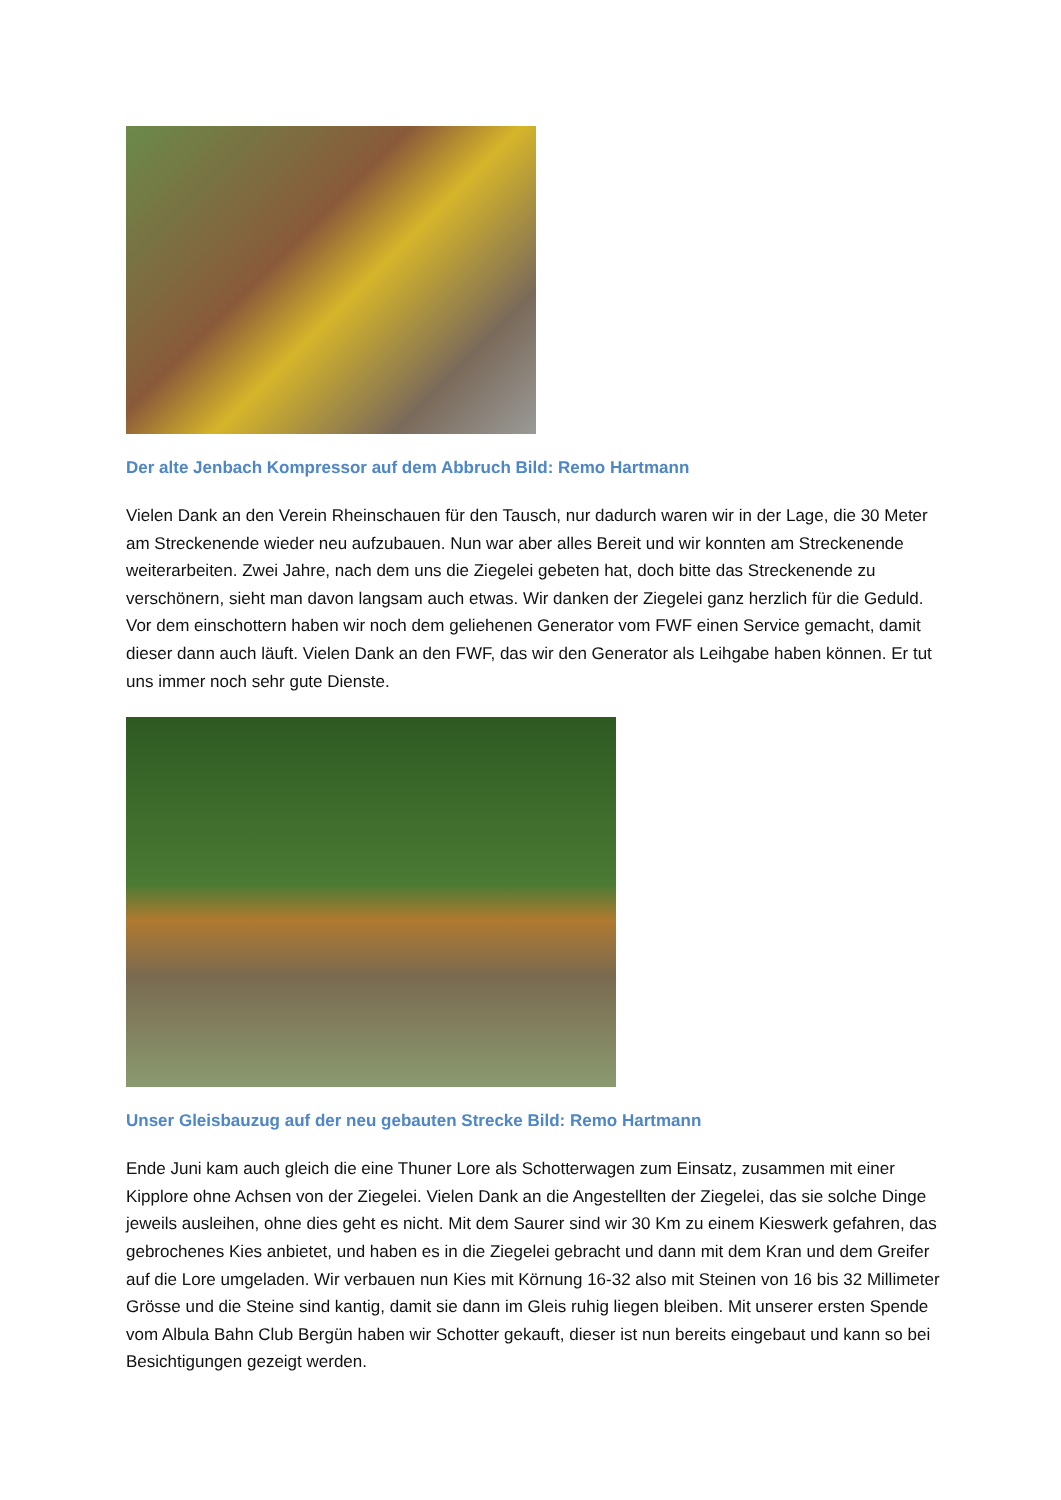Der alte Jenbach Kompressor auf dem Abbruch Bild: Remo Hartmann
Vielen Dank an den Verein Rheinschauen für den Tausch, nur dadurch waren wir in der Lage, die 30 Meter am Streckenende wieder neu aufzubauen. Nun war aber alles Bereit und wir konnten am Streckenende weiterarbeiten. Zwei Jahre, nach dem uns die Ziegelei gebeten hat, doch bitte das Streckenende zu verschönern, sieht man davon langsam auch etwas. Wir danken der Ziegelei ganz herzlich für die Geduld. Vor dem einschottern haben wir noch dem geliehenen Generator vom FWF einen Service gemacht, damit dieser dann auch läuft. Vielen Dank an den FWF, das wir den Generator als Leihgabe haben können. Er tut uns immer noch sehr gute Dienste.
Unser Gleisbauzug auf der neu gebauten Strecke Bild: Remo Hartmann
Ende Juni kam auch gleich die eine Thuner Lore als Schotterwagen zum Einsatz, zusammen mit einer Kipplore ohne Achsen von der Ziegelei. Vielen Dank an die Angestellten der Ziegelei, das sie solche Dinge jeweils ausleihen, ohne dies geht es nicht. Mit dem Saurer sind wir 30 Km zu einem Kieswerk gefahren, das gebrochenes Kies anbietet, und haben es in die Ziegelei gebracht und dann mit dem Kran und dem Greifer auf die Lore umgeladen. Wir verbauen nun Kies mit Körnung 16-32 also mit Steinen von 16 bis 32 Millimeter Grösse und die Steine sind kantig, damit sie dann im Gleis ruhig liegen bleiben. Mit unserer ersten Spende vom Albula Bahn Club Bergün haben wir Schotter gekauft, dieser ist nun bereits eingebaut und kann so bei Besichtigungen gezeigt werden.